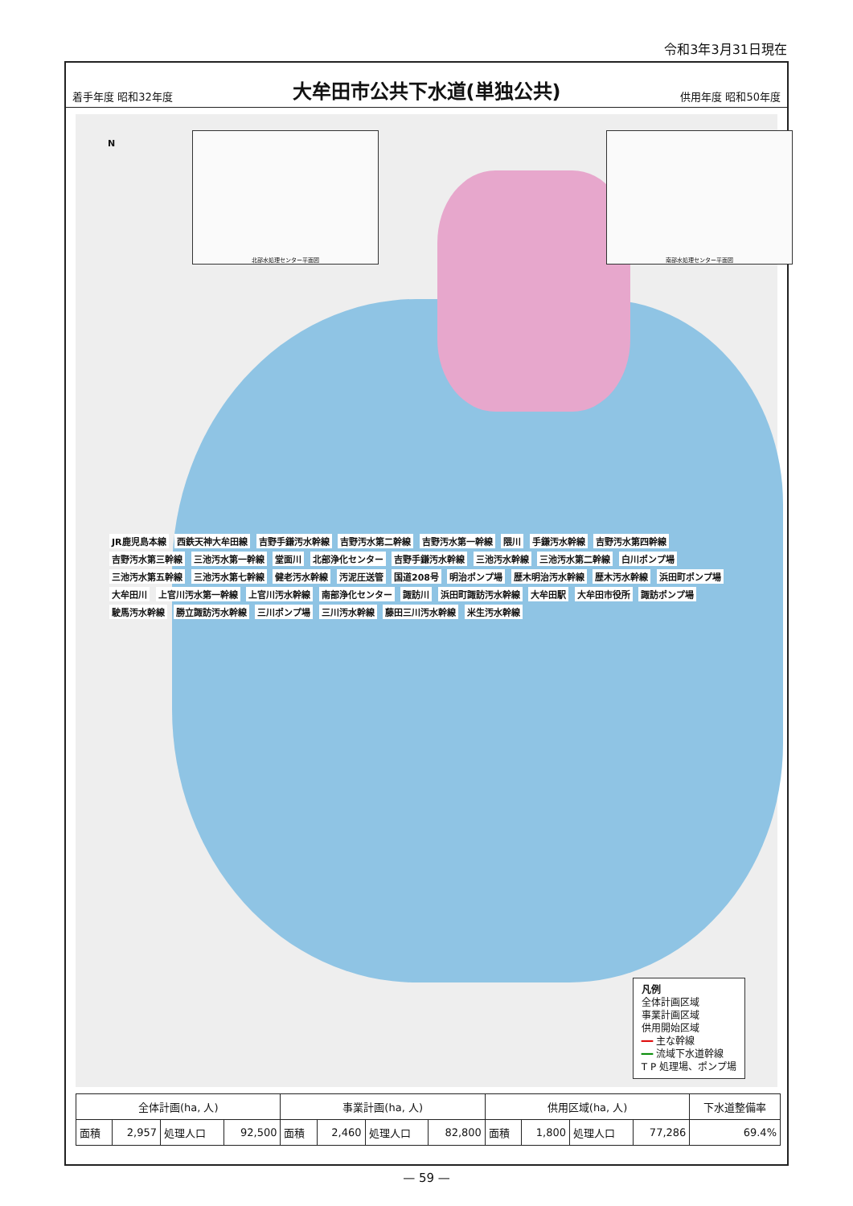令和3年3月31日現在
着手年度 昭和32年度
大牟田市公共下水道(単独公共)
供用年度 昭和50年度
北部水処理センター平面図 南部水処理センター平面図
N
JR鹿児島本線 西鉄天神大牟田線 吉野手鎌汚水幹線 吉野汚水第二幹線 吉野汚水第一幹線 隈川 手鎌汚水幹線 吉野汚水第四幹線 吉野汚水第三幹線 三池汚水第一幹線 堂面川 北部浄化センター 吉野手鎌汚水幹線 三池汚水幹線 三池汚水第二幹線 白川ポンプ場 三池汚水第五幹線 三池汚水第七幹線 健老汚水幹線 汚泥圧送管 国道208号 明治ポンプ場 歴木明治汚水幹線 歴木汚水幹線 浜田町ポンプ場 大牟田川 上官川汚水第一幹線 上官川汚水幹線 南部浄化センター 諏訪川 浜田町諏訪汚水幹線 大牟田駅 大牟田市役所 諏訪ポンプ場 駛馬汚水幹線 勝立諏訪汚水幹線 三川ポンプ場 三川汚水幹線 藤田三川汚水幹線 米生汚水幹線
凡例
全体計画区域
事業計画区域
供用開始区域
━━ 主な幹線
━━ 流域下水道幹線
T P 処理場、ポンプ場
| 全体計画(ha, 人) | | | | 事業計画(ha, 人) | | | | 供用区域(ha, 人) | | | | 下水道整備率 |
| --- | --- | --- | --- | --- | --- | --- | --- | --- | --- | --- | --- | --- |
| 面積 | 2,957 | 処理人口 | 92,500 | 面積 | 2,460 | 処理人口 | 82,800 | 面積 | 1,800 | 処理人口 | 77,286 | 69.4% |
— 59 —